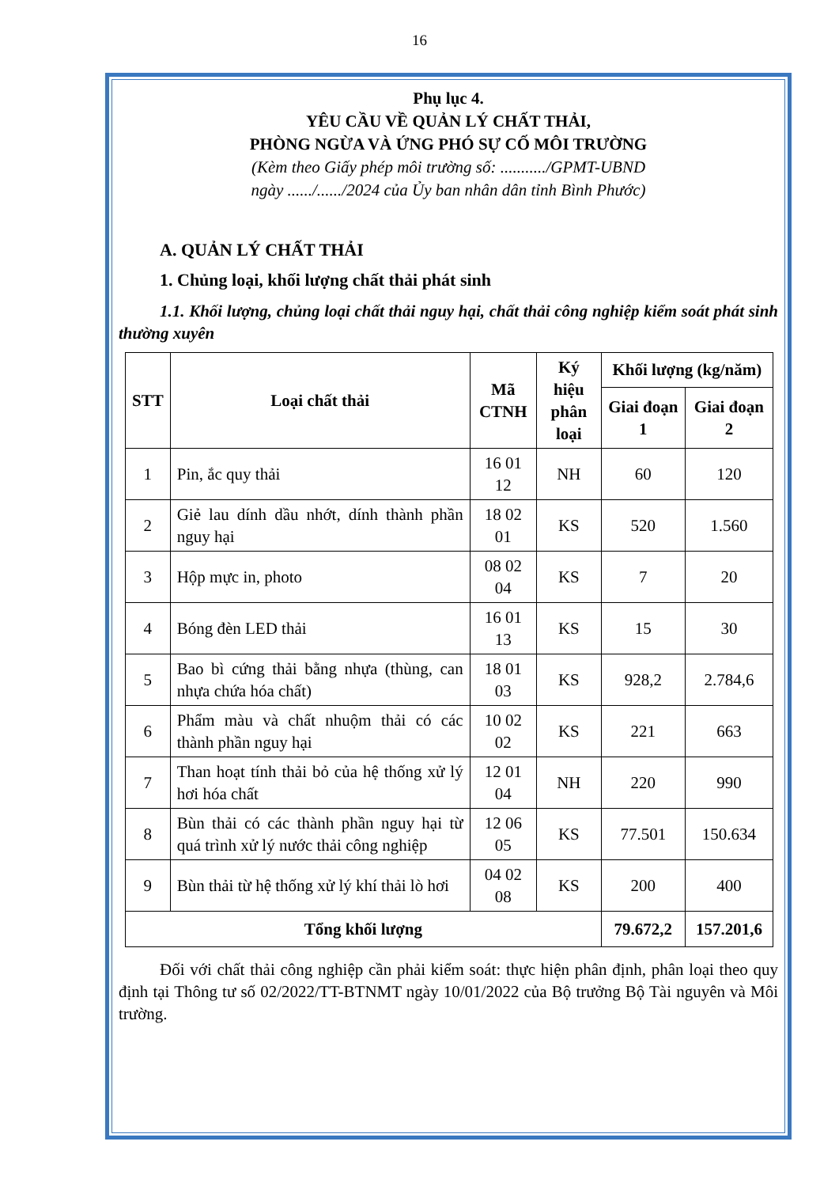16
Phụ lục 4.
YÊU CẦU VỀ QUẢN LÝ CHẤT THẢI,
PHÒNG NGỪA VÀ ỨNG PHÓ SỰ CỐ MÔI TRƯỜNG
(Kèm theo Giấy phép môi trường số: .........../GPMT-UBND
ngày ....../....../2024 của Ủy ban nhân dân tỉnh Bình Phước)
A. QUẢN LÝ CHẤT THẢI
1. Chủng loại, khối lượng chất thải phát sinh
1.1. Khối lượng, chủng loại chất thải nguy hại, chất thải công nghiệp kiểm soát phát sinh thường xuyên
| STT | Loại chất thải | Mã CTNH | Ký hiệu phân loại | Khối lượng (kg/năm) | |
| --- | --- | --- | --- | --- | --- |
| | | | | Giai đoạn 1 | Giai đoạn 2 |
| 1 | Pin, ắc quy thải | 16 01 12 | NH | 60 | 120 |
| 2 | Giẻ lau dính dầu nhớt, dính thành phần nguy hại | 18 02 01 | KS | 520 | 1.560 |
| 3 | Hộp mực in, photo | 08 02 04 | KS | 7 | 20 |
| 4 | Bóng đèn LED thải | 16 01 13 | KS | 15 | 30 |
| 5 | Bao bì cứng thải bằng nhựa (thùng, can nhựa chứa hóa chất) | 18 01 03 | KS | 928,2 | 2.784,6 |
| 6 | Phẩm màu và chất nhuộm thải có các thành phần nguy hại | 10 02 02 | KS | 221 | 663 |
| 7 | Than hoạt tính thải bỏ của hệ thống xử lý hơi hóa chất | 12 01 04 | NH | 220 | 990 |
| 8 | Bùn thải có các thành phần nguy hại từ quá trình xử lý nước thải công nghiệp | 12 06 05 | KS | 77.501 | 150.634 |
| 9 | Bùn thải từ hệ thống xử lý khí thải lò hơi | 04 02 08 | KS | 200 | 400 |
| Tổng khối lượng | | | | 79.672,2 | 157.201,6 |
Đối với chất thải công nghiệp cần phải kiểm soát: thực hiện phân định, phân loại theo quy định tại Thông tư số 02/2022/TT-BTNMT ngày 10/01/2022 của Bộ trưởng Bộ Tài nguyên và Môi trường.